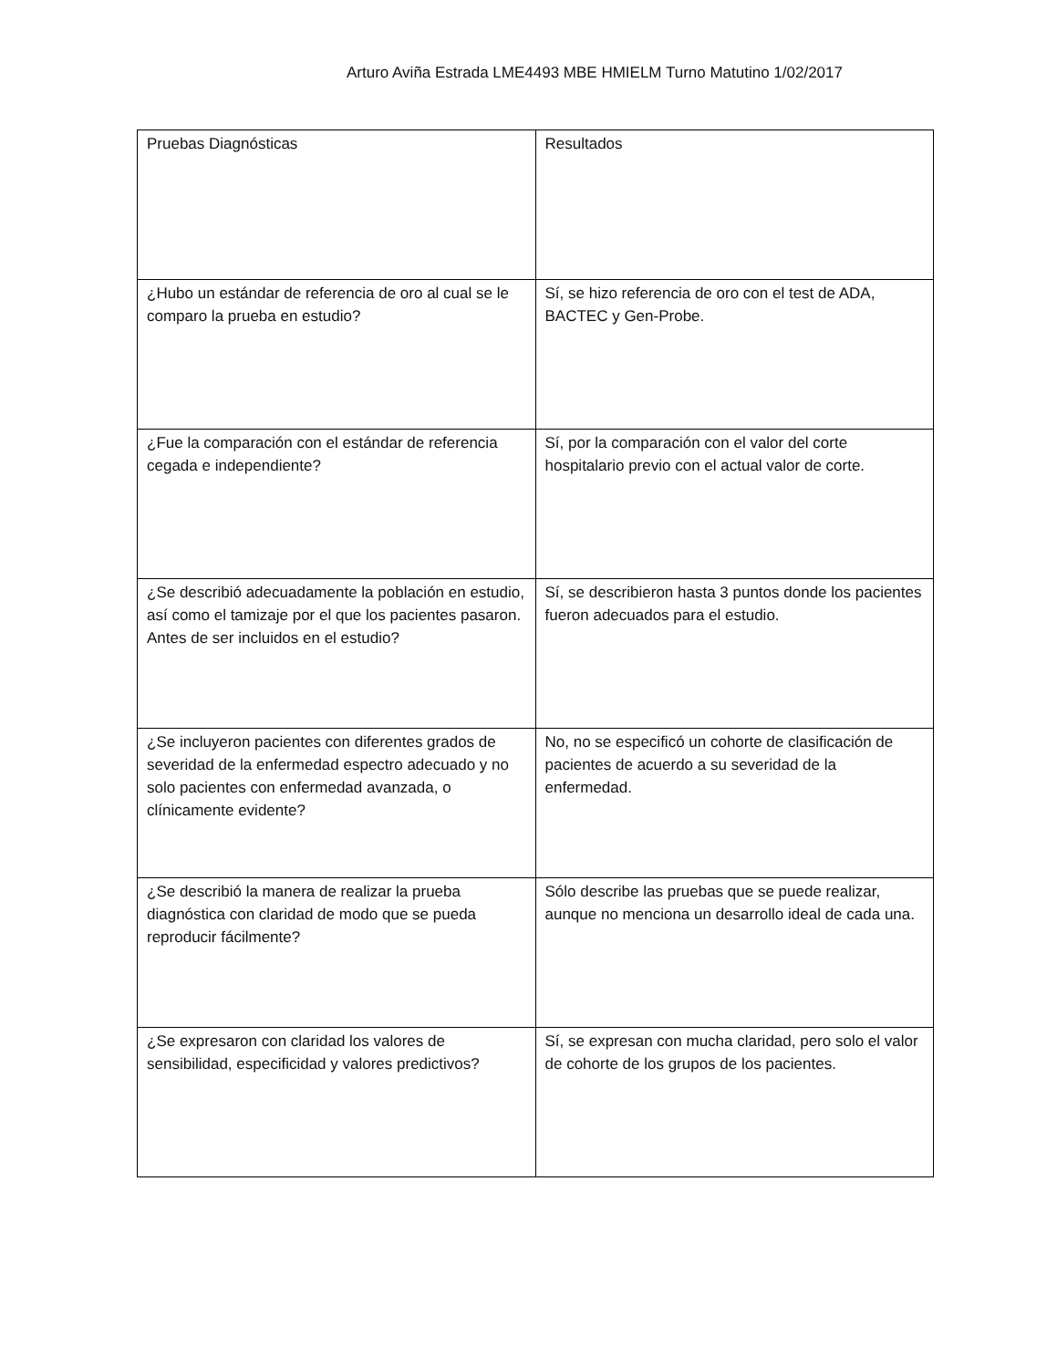Arturo Aviña Estrada LME4493 MBE HMIELM Turno Matutino 1/02/2017
| Pruebas Diagnósticas | Resultados |
| --- | --- |
| ¿Hubo un estándar de referencia de oro al cual se le comparo la prueba en estudio? | Sí, se hizo referencia de oro con el test de ADA, BACTEC y Gen-Probe. |
| ¿Fue la comparación con el estándar de referencia cegada e independiente? | Sí, por la comparación con el valor del corte hospitalario previo con el actual valor de corte. |
| ¿Se describió adecuadamente la población en estudio, así como el tamizaje por el que los pacientes pasaron. Antes de ser incluidos en el estudio? | Sí, se describieron hasta 3 puntos donde los pacientes fueron adecuados para el estudio. |
| ¿Se incluyeron pacientes con diferentes grados de severidad de la enfermedad espectro adecuado y no solo pacientes con enfermedad avanzada, o clínicamente evidente? | No, no se especificó un cohorte de clasificación de pacientes de acuerdo a su severidad de la enfermedad. |
| ¿Se describió la manera de realizar la prueba diagnóstica con claridad de modo que se pueda reproducir fácilmente? | Sólo describe las pruebas que se puede realizar, aunque no menciona un desarrollo ideal de cada una. |
| ¿Se expresaron con claridad los valores de sensibilidad, especificidad y valores predictivos? | Sí, se expresan con mucha claridad, pero solo el valor de cohorte de los grupos de los pacientes. |